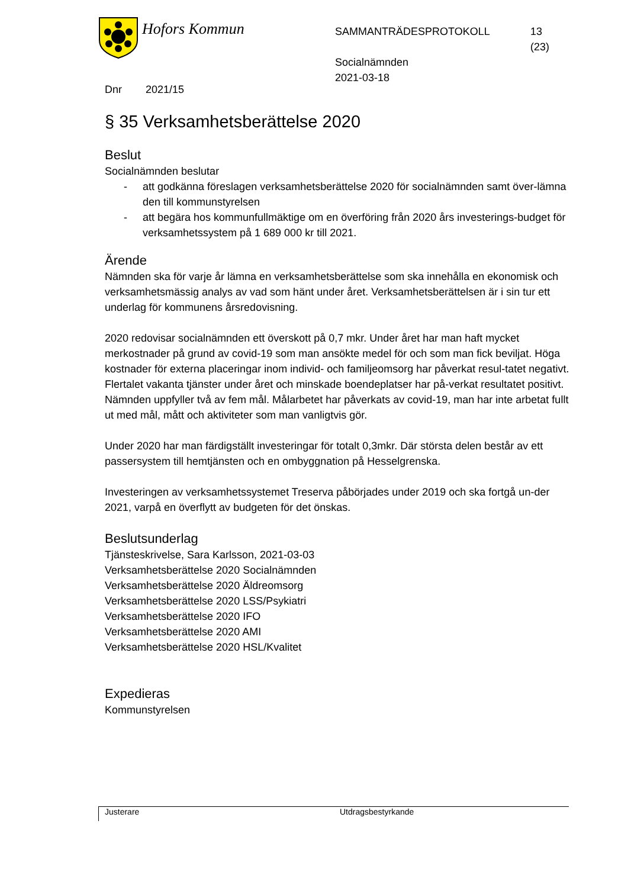Hofors Kommun
SAMMANTRÄDESPROTOKOLL
Socialnämnden
2021-03-18
13
(23)
Dnr 2021/15
§ 35 Verksamhetsberättelse 2020
Beslut
Socialnämnden beslutar
- att godkänna föreslagen verksamhetsberättelse 2020 för socialnämnden samt över-lämna den till kommunstyrelsen
- att begära hos kommunfullmäktige om en överföring från 2020 års investerings-budget för verksamhetssystem på 1 689 000 kr till 2021.
Ärende
Nämnden ska för varje år lämna en verksamhetsberättelse som ska innehålla en ekonomisk och verksamhetsmässig analys av vad som hänt under året. Verksamhetsberättelsen är i sin tur ett underlag för kommunens årsredovisning.
2020 redovisar socialnämnden ett överskott på 0,7 mkr. Under året har man haft mycket merkostnader på grund av covid-19 som man ansökte medel för och som man fick beviljat. Höga kostnader för externa placeringar inom individ- och familjeomsorg har påverkat resul-tatet negativt. Flertalet vakanta tjänster under året och minskade boendeplatser har på-verkat resultatet positivt. Nämnden uppfyller två av fem mål. Målarbetet har påverkats av covid-19, man har inte arbetat fullt ut med mål, mått och aktiviteter som man vanligtvis gör.
Under 2020 har man färdigställt investeringar för totalt 0,3mkr. Där största delen består av ett passersystem till hemtjänsten och en ombyggnation på Hesselgrenska.
Investeringen av verksamhetssystemet Treserva påbörjades under 2019 och ska fortgå un-der 2021, varpå en överflytt av budgeten för det önskas.
Beslutsunderlag
Tjänsteskrivelse, Sara Karlsson, 2021-03-03
Verksamhetsberättelse 2020 Socialnämnden
Verksamhetsberättelse 2020 Äldreomsorg
Verksamhetsberättelse 2020 LSS/Psykiatri
Verksamhetsberättelse 2020 IFO
Verksamhetsberättelse 2020 AMI
Verksamhetsberättelse 2020 HSL/Kvalitet
Expedieras
Kommunstyrelsen
Justerare Utdragsbestyrkande